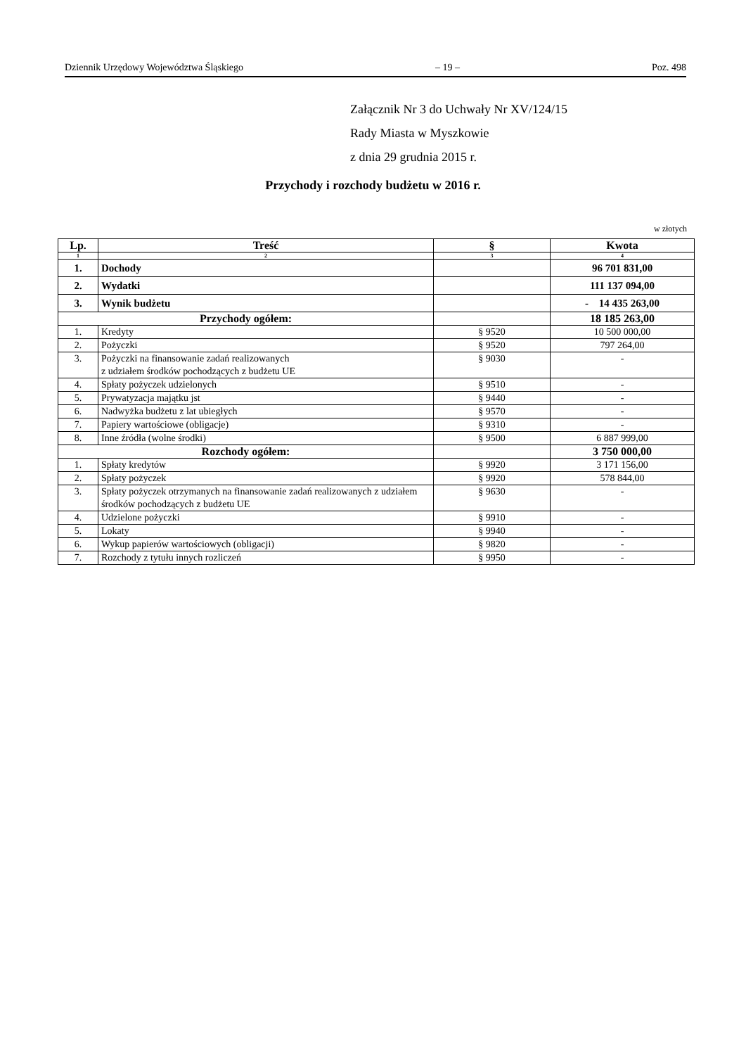Dziennik Urzędowy Województwa Śląskiego – 19 – Poz. 498
Załącznik Nr 3 do Uchwały Nr XV/124/15
Rady Miasta w Myszkowie
z dnia 29 grudnia 2015 r.
Przychody i rozchody budżetu w 2016 r.
w złotych
| Lp. | Treść | § | Kwota |
| --- | --- | --- | --- |
| 1 | 2 | 3 | 4 |
| 1. | Dochody | | 96 701 831,00 |
| 2. | Wydatki | | 111 137 094,00 |
| 3. | Wynik budżetu | | - 14 435 263,00 |
| Przychody ogółem: | | | 18 185 263,00 |
| 1. | Kredyty | § 9520 | 10 500 000,00 |
| 2. | Pożyczki | § 9520 | 797 264,00 |
| 3. | Pożyczki na finansowanie zadań realizowanych z udziałem środków pochodzących z budżetu UE | § 9030 | - |
| 4. | Spłaty pożyczek udzielonych | § 9510 | - |
| 5. | Prywatyzacja majątku jst | § 9440 | - |
| 6. | Nadwyżka budżetu z lat ubiegłych | § 9570 | - |
| 7. | Papiery wartościowe (obligacje) | § 9310 | - |
| 8. | Inne źródła (wolne środki) | § 9500 | 6 887 999,00 |
| Rozchody ogółem: | | | 3 750 000,00 |
| 1. | Spłaty kredytów | § 9920 | 3 171 156,00 |
| 2. | Spłaty pożyczek | § 9920 | 578 844,00 |
| 3. | Spłaty pożyczek otrzymanych na finansowanie zadań realizowanych z udziałem środków pochodzących z budżetu UE | § 9630 | - |
| 4. | Udzielone pożyczki | § 9910 | - |
| 5. | Lokaty | § 9940 | - |
| 6. | Wykup papierów wartościowych (obligacji) | § 9820 | - |
| 7. | Rozchody z tytułu innych rozliczeń | § 9950 | - |